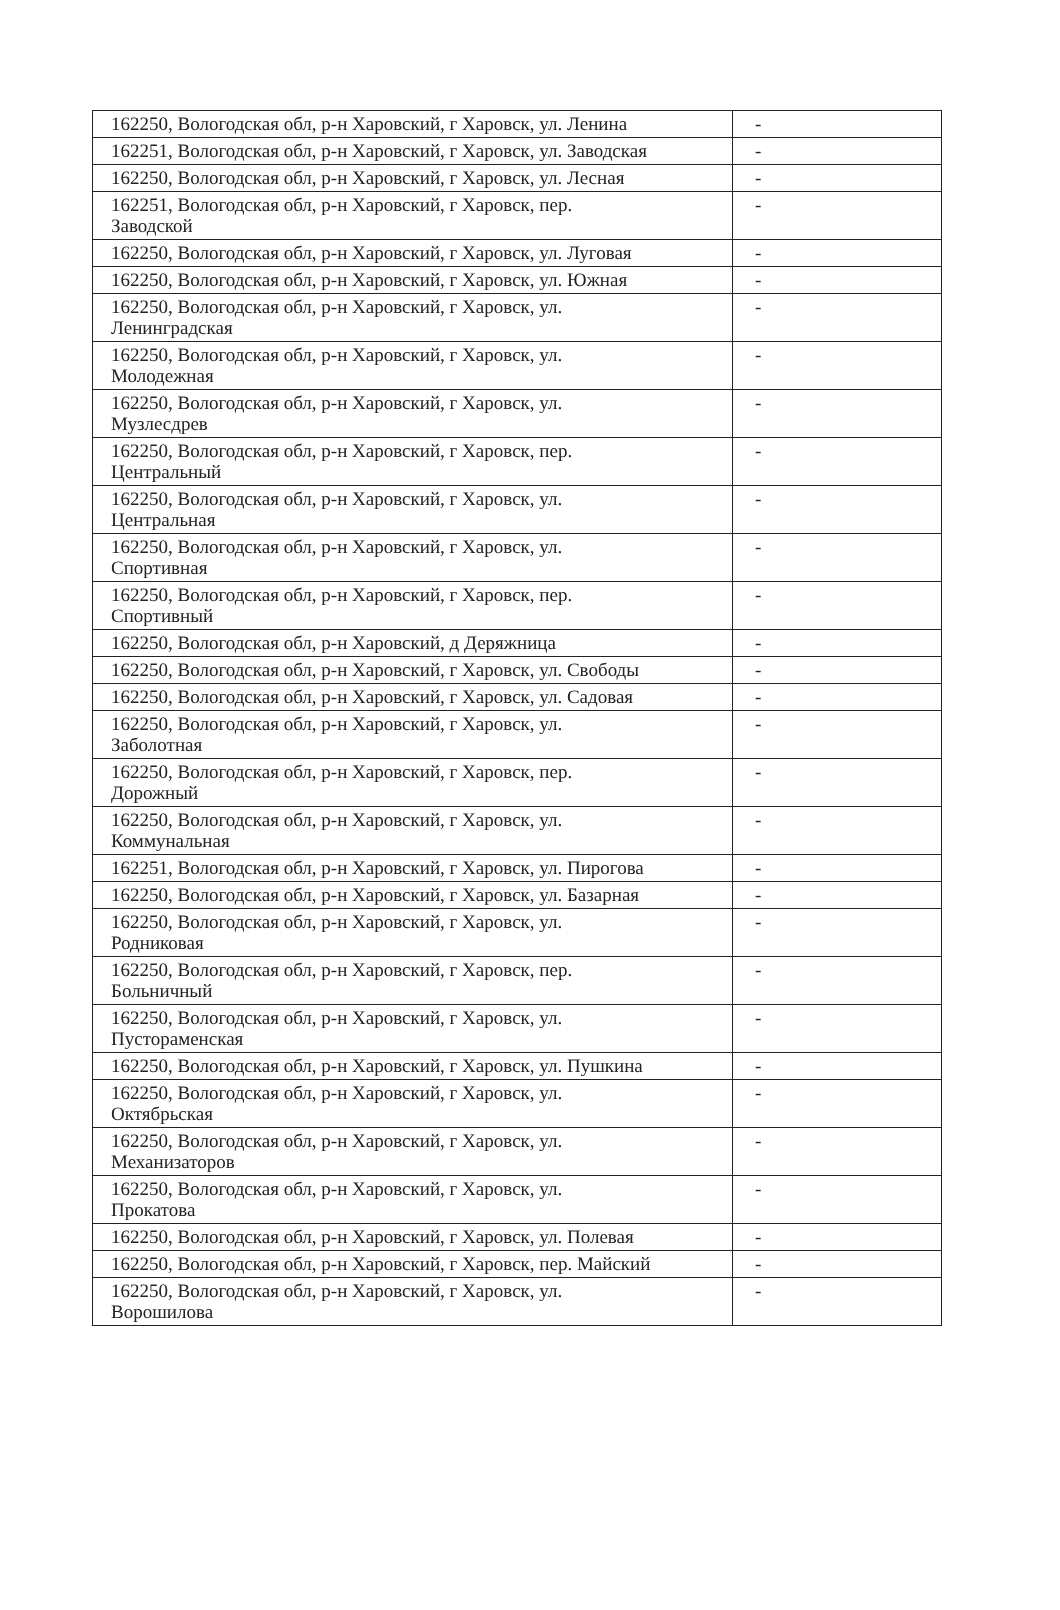| 162250, Вологодская обл, р-н Харовский, г Харовск, ул. Ленина | - |
| 162251, Вологодская обл, р-н Харовский, г Харовск, ул. Заводская | - |
| 162250, Вологодская обл, р-н Харовский, г Харовск, ул. Лесная | - |
| 162251, Вологодская обл, р-н Харовский, г Харовск, пер. Заводской | - |
| 162250, Вологодская обл, р-н Харовский, г Харовск, ул. Луговая | - |
| 162250, Вологодская обл, р-н Харовский, г Харовск, ул. Южная | - |
| 162250, Вологодская обл, р-н Харовский, г Харовск, ул. Ленинградская | - |
| 162250, Вологодская обл, р-н Харовский, г Харовск, ул. Молодежная | - |
| 162250, Вологодская обл, р-н Харовский, г Харовск, ул. Музлесдрев | - |
| 162250, Вологодская обл, р-н Харовский, г Харовск, пер. Центральный | - |
| 162250, Вологодская обл, р-н Харовский, г Харовск, ул. Центральная | - |
| 162250, Вологодская обл, р-н Харовский, г Харовск, ул. Спортивная | - |
| 162250, Вологодская обл, р-н Харовский, г Харовск, пер. Спортивный | - |
| 162250, Вологодская обл, р-н Харовский, д Деряжница | - |
| 162250, Вологодская обл, р-н Харовский, г Харовск, ул. Свободы | - |
| 162250, Вологодская обл, р-н Харовский, г Харовск, ул. Садовая | - |
| 162250, Вологодская обл, р-н Харовский, г Харовск, ул. Заболотная | - |
| 162250, Вологодская обл, р-н Харовский, г Харовск, пер. Дорожный | - |
| 162250, Вологодская обл, р-н Харовский, г Харовск, ул. Коммунальная | - |
| 162251, Вологодская обл, р-н Харовский, г Харовск, ул. Пирогова | - |
| 162250, Вологодская обл, р-н Харовский, г Харовск, ул. Базарная | - |
| 162250, Вологодская обл, р-н Харовский, г Харовск, ул. Родниковая | - |
| 162250, Вологодская обл, р-н Харовский, г Харовск, пер. Больничный | - |
| 162250, Вологодская обл, р-н Харовский, г Харовск, ул. Пустораменская | - |
| 162250, Вологодская обл, р-н Харовский, г Харовск, ул. Пушкина | - |
| 162250, Вологодская обл, р-н Харовский, г Харовск, ул. Октябрьская | - |
| 162250, Вологодская обл, р-н Харовский, г Харовск, ул. Механизаторов | - |
| 162250, Вологодская обл, р-н Харовский, г Харовск, ул. Прокатова | - |
| 162250, Вологодская обл, р-н Харовский, г Харовск, ул. Полевая | - |
| 162250, Вологодская обл, р-н Харовский, г Харовск, пер. Майский | - |
| 162250, Вологодская обл, р-н Харовский, г Харовск, ул. Ворошилова | - |